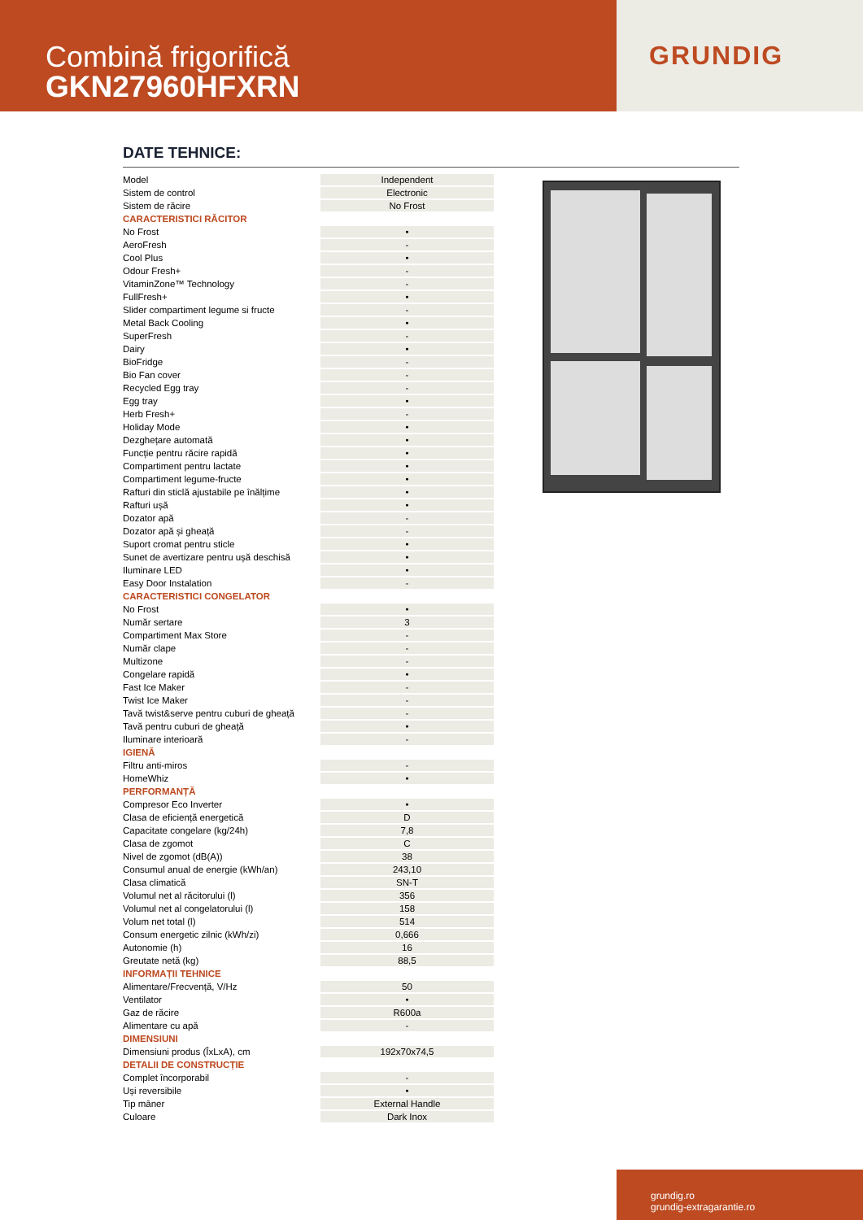Combină frigorifică
GKN27960HFXRN
GRUNDIG
DATE TEHNICE:
| Model | Independent |
| Sistem de control | Electronic |
| Sistem de răcire | No Frost |
| CARACTERISTICI RĂCITOR | |
| No Frost | • |
| AeroFresh | - |
| Cool Plus | • |
| Odour Fresh+ | - |
| VitaminZone™ Technology | - |
| FullFresh+ | • |
| Slider compartiment legume si fructe | - |
| Metal Back Cooling | • |
| SuperFresh | - |
| Dairy | • |
| BioFridge | - |
| Bio Fan cover | - |
| Recycled Egg tray | - |
| Egg tray | • |
| Herb Fresh+ | - |
| Holiday Mode | • |
| Dezghețare automată | • |
| Funcție pentru răcire rapidă | • |
| Compartiment pentru lactate | • |
| Compartiment legume-fructe | • |
| Rafturi din sticlă ajustabile pe înălțime | • |
| Rafturi ușă | • |
| Dozator apă | - |
| Dozator apă și gheață | - |
| Suport cromat pentru sticle | • |
| Sunet de avertizare pentru ușă deschisă | • |
| Iluminare LED | • |
| Easy Door Instalation | - |
| CARACTERISTICI CONGELATOR | |
| No Frost | • |
| Număr sertare | 3 |
| Compartiment Max Store | - |
| Număr clape | - |
| Multizone | - |
| Congelare rapidă | • |
| Fast Ice Maker | - |
| Twist Ice Maker | - |
| Tavă twist&serve pentru cuburi de gheață | - |
| Tavă pentru cuburi de gheață | • |
| Iluminare interioară | - |
| IGIENĂ | |
| Filtru anti-miros | - |
| HomeWhiz | • |
| PERFORMANȚĂ | |
| Compresor Eco Inverter | • |
| Clasa de eficiență energetică | D |
| Capacitate congelare (kg/24h) | 7,8 |
| Clasa de zgomot | C |
| Nivel de zgomot (dB(A)) | 38 |
| Consumul anual de energie (kWh/an) | 243,10 |
| Clasa climatică | SN-T |
| Volumul net al răcitorului (l) | 356 |
| Volumul net al congelatorului (l) | 158 |
| Volum net total (l) | 514 |
| Consum energetic zilnic (kWh/zi) | 0,666 |
| Autonomie (h) | 16 |
| Greutate netă (kg) | 88,5 |
| INFORMAȚII TEHNICE | |
| Alimentare/Frecvență, V/Hz | 50 |
| Ventilator | • |
| Gaz de răcire | R600a |
| Alimentare cu apă | - |
| DIMENSIUNI | |
| Dimensiuni produs (ÎxLxA), cm | 192x70x74,5 |
| DETALII DE CONSTRUCȚIE | |
| Complet încorporabil | - |
| Uși reversibile | • |
| Tip mâner | External Handle |
| Culoare | Dark Inox |
grundig.ro
grundig-extragarantie.ro